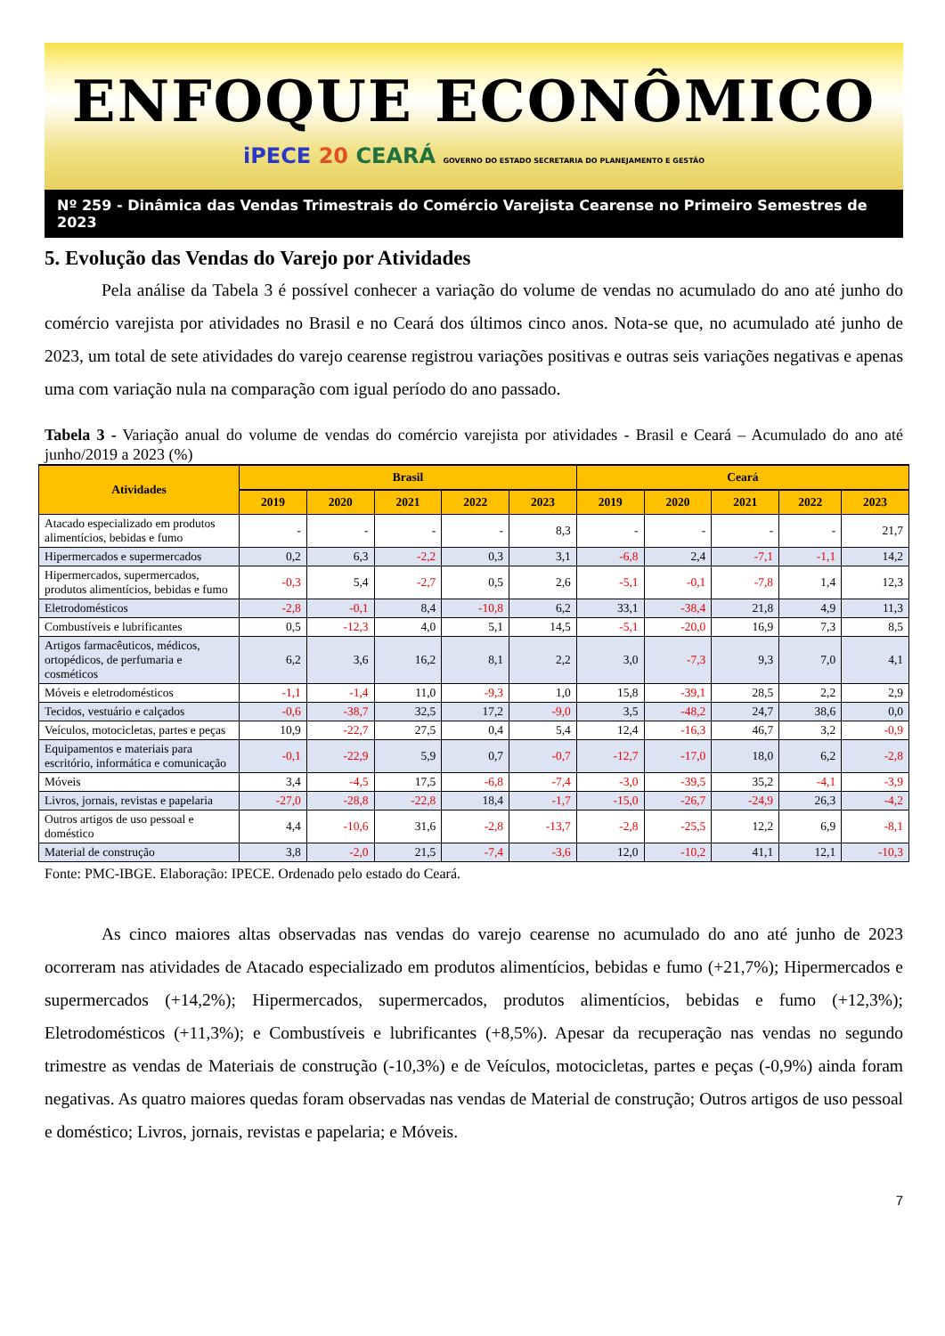ENFOQUE ECONÔMICO
iPECE 20 CEARÁ GOVERNO DO ESTADO SECRETARIA DO PLANEJAMENTO E GESTÃO
Nº 259 - Dinâmica das Vendas Trimestrais do Comércio Varejista Cearense no Primeiro Semestres de 2023
5. Evolução das Vendas do Varejo por Atividades
Pela análise da Tabela 3 é possível conhecer a variação do volume de vendas no acumulado do ano até junho do comércio varejista por atividades no Brasil e no Ceará dos últimos cinco anos. Nota-se que, no acumulado até junho de 2023, um total de sete atividades do varejo cearense registrou variações positivas e outras seis variações negativas e apenas uma com variação nula na comparação com igual período do ano passado.
Tabela 3 - Variação anual do volume de vendas do comércio varejista por atividades - Brasil e Ceará – Acumulado do ano até junho/2019 a 2023 (%)
| Atividades | Brasil | | | | | Ceará | | | | |
| --- | --- | --- | --- | --- | --- | --- | --- | --- | --- | --- |
| | 2019 | 2020 | 2021 | 2022 | 2023 | 2019 | 2020 | 2021 | 2022 | 2023 |
| Atacado especializado em produtos alimentícios, bebidas e fumo | - | - | - | - | 8,3 | - | - | - | - | 21,7 |
| Hipermercados e supermercados | 0,2 | 6,3 | -2,2 | 0,3 | 3,1 | -6,8 | 2,4 | -7,1 | -1,1 | 14,2 |
| Hipermercados, supermercados, produtos alimentícios, bebidas e fumo | -0,3 | 5,4 | -2,7 | 0,5 | 2,6 | -5,1 | -0,1 | -7,8 | 1,4 | 12,3 |
| Eletrodomésticos | -2,8 | -0,1 | 8,4 | -10,8 | 6,2 | 33,1 | -38,4 | 21,8 | 4,9 | 11,3 |
| Combustíveis e lubrificantes | 0,5 | -12,3 | 4,0 | 5,1 | 14,5 | -5,1 | -20,0 | 16,9 | 7,3 | 8,5 |
| Artigos farmacêuticos, médicos, ortopédicos, de perfumaria e cosméticos | 6,2 | 3,6 | 16,2 | 8,1 | 2,2 | 3,0 | -7,3 | 9,3 | 7,0 | 4,1 |
| Móveis e eletrodomésticos | -1,1 | -1,4 | 11,0 | -9,3 | 1,0 | 15,8 | -39,1 | 28,5 | 2,2 | 2,9 |
| Tecidos, vestuário e calçados | -0,6 | -38,7 | 32,5 | 17,2 | -9,0 | 3,5 | -48,2 | 24,7 | 38,6 | 0,0 |
| Veículos, motocicletas, partes e peças | 10,9 | -22,7 | 27,5 | 0,4 | 5,4 | 12,4 | -16,3 | 46,7 | 3,2 | -0,9 |
| Equipamentos e materiais para escritório, informática e comunicação | -0,1 | -22,9 | 5,9 | 0,7 | -0,7 | -12,7 | -17,0 | 18,0 | 6,2 | -2,8 |
| Móveis | 3,4 | -4,5 | 17,5 | -6,8 | -7,4 | -3,0 | -39,5 | 35,2 | -4,1 | -3,9 |
| Livros, jornais, revistas e papelaria | -27,0 | -28,8 | -22,8 | 18,4 | -1,7 | -15,0 | -26,7 | -24,9 | 26,3 | -4,2 |
| Outros artigos de uso pessoal e doméstico | 4,4 | -10,6 | 31,6 | -2,8 | -13,7 | -2,8 | -25,5 | 12,2 | 6,9 | -8,1 |
| Material de construção | 3,8 | -2,0 | 21,5 | -7,4 | -3,6 | 12,0 | -10,2 | 41,1 | 12,1 | -10,3 |
Fonte: PMC-IBGE. Elaboração: IPECE. Ordenado pelo estado do Ceará.
As cinco maiores altas observadas nas vendas do varejo cearense no acumulado do ano até junho de 2023 ocorreram nas atividades de Atacado especializado em produtos alimentícios, bebidas e fumo (+21,7%); Hipermercados e supermercados (+14,2%); Hipermercados, supermercados, produtos alimentícios, bebidas e fumo (+12,3%); Eletrodomésticos (+11,3%); e Combustíveis e lubrificantes (+8,5%). Apesar da recuperação nas vendas no segundo trimestre as vendas de Materiais de construção (-10,3%) e de Veículos, motocicletas, partes e peças (-0,9%) ainda foram negativas. As quatro maiores quedas foram observadas nas vendas de Material de construção; Outros artigos de uso pessoal e doméstico; Livros, jornais, revistas e papelaria; e Móveis.
7